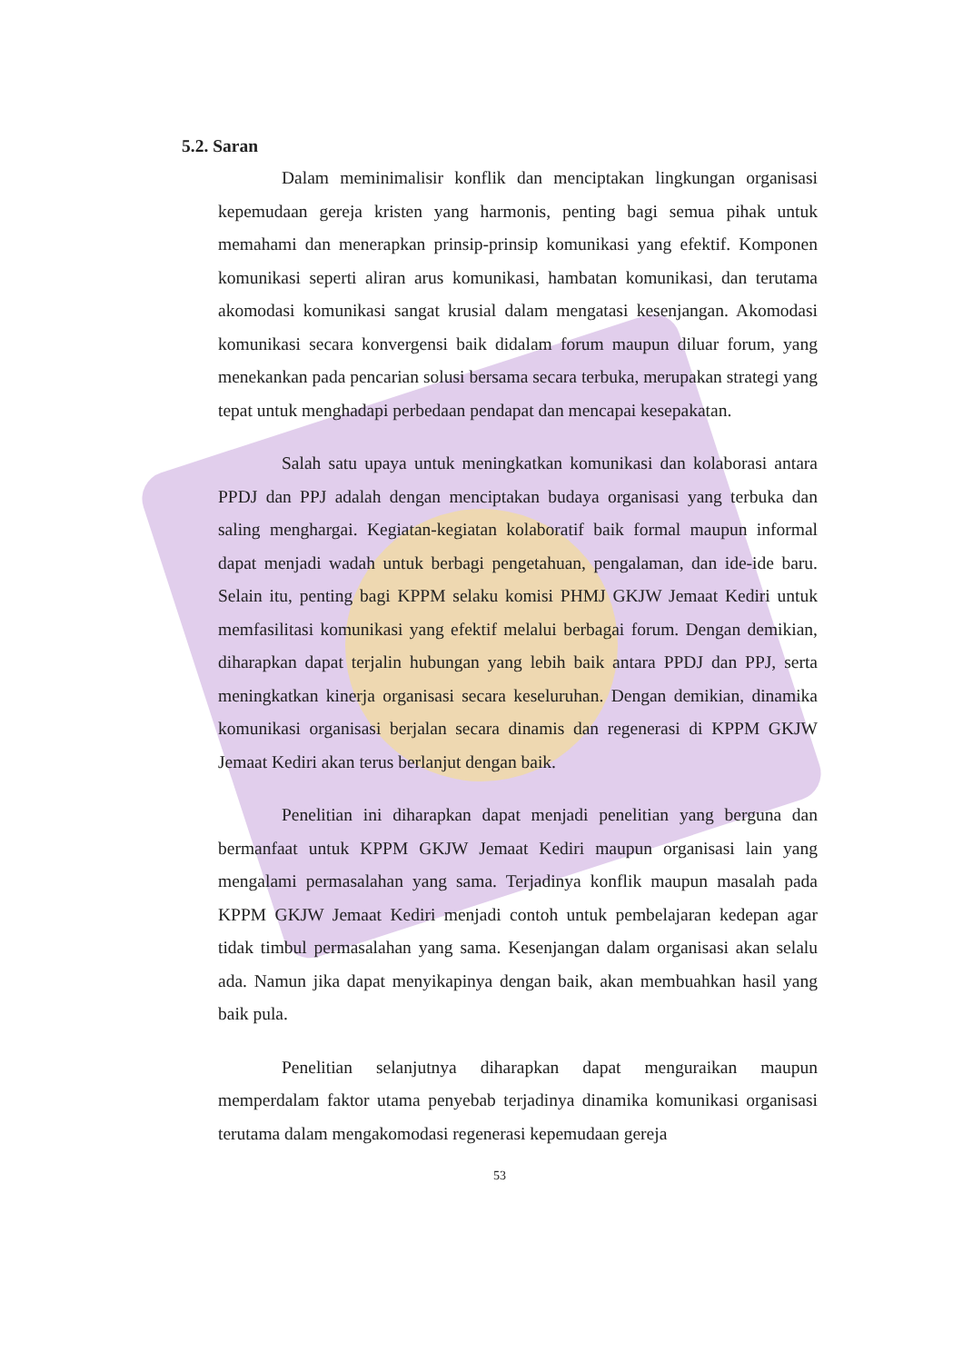5.2. Saran
Dalam meminimalisir konflik dan menciptakan lingkungan organisasi kepemudaan gereja kristen yang harmonis, penting bagi semua pihak untuk memahami dan menerapkan prinsip-prinsip komunikasi yang efektif. Komponen komunikasi seperti aliran arus komunikasi, hambatan komunikasi, dan terutama akomodasi komunikasi sangat krusial dalam mengatasi kesenjangan. Akomodasi komunikasi secara konvergensi baik didalam forum maupun diluar forum, yang menekankan pada pencarian solusi bersama secara terbuka, merupakan strategi yang tepat untuk menghadapi perbedaan pendapat dan mencapai kesepakatan.
Salah satu upaya untuk meningkatkan komunikasi dan kolaborasi antara PPDJ dan PPJ adalah dengan menciptakan budaya organisasi yang terbuka dan saling menghargai. Kegiatan-kegiatan kolaboratif baik formal maupun informal dapat menjadi wadah untuk berbagi pengetahuan, pengalaman, dan ide-ide baru. Selain itu, penting bagi KPPM selaku komisi PHMJ GKJW Jemaat Kediri untuk memfasilitasi komunikasi yang efektif melalui berbagai forum. Dengan demikian, diharapkan dapat terjalin hubungan yang lebih baik antara PPDJ dan PPJ, serta meningkatkan kinerja organisasi secara keseluruhan. Dengan demikian, dinamika komunikasi organisasi berjalan secara dinamis dan regenerasi di KPPM GKJW Jemaat Kediri akan terus berlanjut dengan baik.
Penelitian ini diharapkan dapat menjadi penelitian yang berguna dan bermanfaat untuk KPPM GKJW Jemaat Kediri maupun organisasi lain yang mengalami permasalahan yang sama. Terjadinya konflik maupun masalah pada KPPM GKJW Jemaat Kediri menjadi contoh untuk pembelajaran kedepan agar tidak timbul permasalahan yang sama. Kesenjangan dalam organisasi akan selalu ada. Namun jika dapat menyikapinya dengan baik, akan membuahkan hasil yang baik pula.
Penelitian selanjutnya diharapkan dapat menguraikan maupun memperdalam faktor utama penyebab terjadinya dinamika komunikasi organisasi terutama dalam mengakomodasi regenerasi kepemudaan gereja
53